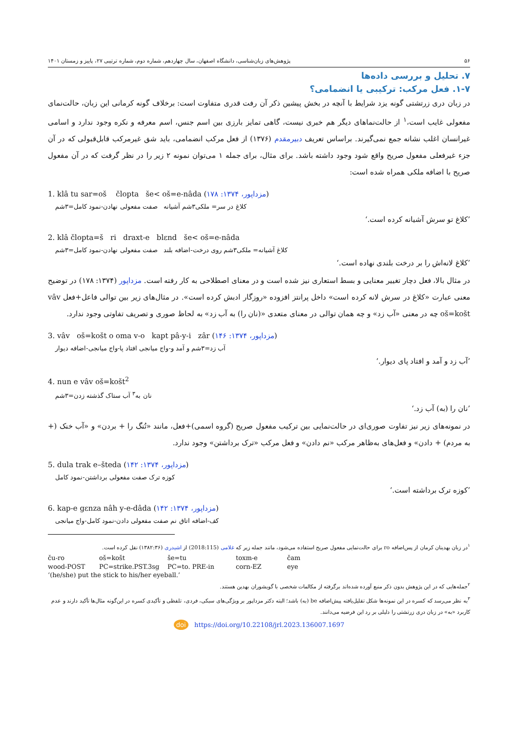۵۶ پژوهش‌های زبان‌شناسی، دانشگاه اصفهان، سال چهاردهم، شماره دوم، شماره ترتیبی ۲۷، پاییز و زمستان ۱۴۰۱
۷. تحلیل و بررسی داده‌ها
۱-۷. فعل مرکب: ترکیبی یا انضمامی؟
در زبان دری زرتشتی گونه یزد شرایط با آنچه در بخش پیشین ذکر آن رفت قدری متفاوت است: برخلاف گونه کرمانی این زبان، حالت‌نمای مفعولی غایب است،<sup>۱</sup> از حالت‌نماهای دیگر هم خبری نیست، گاهی تمایز بارزی بین اسم جنس، اسم معرفه و نکره وجود ندارد و اسامی غیرانسان اغلب نشانه جمع نمی‌گیرند. براساس تعریف دبیرمقدم (۱۳۷۶) از فعل مرکب انضمامی، باید شق غیرمرکب قابل‌قبولی که در آن جزء غیرفعلی مفعول صریح واقع شود وجود داشته باشد. برای مثال، برای جمله ۱ می‌توان نمونه ۲ زیر را در نظر گرفت که در آن مفعول صریح با اضافه ملکی همراه شده است:
1. klâ tu sar=oš člopta še< oš=e-nâda (مزداپور، ۱۳۷۴: ۱۷۸)
کلاغ در سر= ملکی۳شم آشیانه صفت مفعولی نهادن-نمود کامل=۳شم
’کلاغ تو سرش آشیانه کرده است.‘
2. klâ člopta=š ri draxt-e blɛnd še< oš=e-nâda
کلاغ آشیانه= ملکی۳شم روی درخت-اضافه بلند صفت مفعولی نهادن-نمود کامل=۳شم
’کلاغ لانه‌اش را بر درخت بلندی نهاده است.‘
در مثال بالا، فعل دچار تغییر معنایی و بسط استعاری نیز شده است و در معنای اصطلاحی به کار رفته است. مزداپور (۱۳۷۴: ۱۷۸) در توضیح معنی عبارت «کلاغ در سرش لانه کرده است» داخل پرانتز افزوده «روزگار ادبش کرده است». در مثال‌های زیر بین توالی فاعل+فعل vâv oš=košt چه در معنی «آب زد» و چه همان توالی در معنای متعدی «(نان را) به آب زد» به لحاظ صوری و تصریف تفاوتی وجود ندارد.
3. vâv oš=košt o oma v-o kapt pâ-y-i zâr (مزداپور، ۱۳۷۴: ۱۴۶)
آب زد=۳شم و آمد و-واج میانجی افتاد پا-واج میانجی-اضافه دیوار
’آب زد و آمد و افتاد پای دیوار.‘
4. nun e vâv oš=košt<sup>2</sup>
نان به<sup>۳</sup> آب ستاک گذشته زدن=۳شم
’نان را (به) آب زد.‘
در نمونه‌های زیر نیز تفاوت صوری‌ای در حالت‌نمایی بین ترکیب مفعول صریح (گروه اسمی)+فعل، مانند «تُنگ را + بردن» و «آب خنک (+ به مردم) + دادن» و فعل‌های به‌ظاهر مرکب «نم دادن» و فعل مرکب «ترک برداشتن» وجود ندارد.
5. dula trak e–šteda (مزداپور، ۱۳۷۴: ۱۴۲)
کوزه ترک صفت مفعولی برداشتن-نمود کامل
’کوزه ترک برداشته است.‘
6. kap-e gɛnza nâh y-e-dâda (مزداپور، ۱۳۷۴: ۱۴۲)
کف-اضافه اتاق نم صفت مفعولی دادن-نمود کامل-واج میانجی
<sup>۱</sup> در زبان بهدینان کرمان از پس‌اضافه ro برای حالت‌نمایی مفعول صریح استفاده می‌شود، مانند جمله زیر که غلامی (2018:115) از اشیدری (۱۳۸۲:۳۶) نقل کرده است.
ču-ro oš=košt še=tu toxm-e čam wood-POST PC=strike.PST.3sg PC=to. PRE-in corn-EZ eye
‘(he/she) put the stick to his/her eyeball.’
<sup>۲</sup> جمله‌هایی که در این پژوهش بدون ذکر منبع آورده شده‌اند برگرفته از مکالمات شخصی با گویشوران بهدین هستند.
<sup>۳</sup> به نظر می‌رسد که کسره در این نمونه‌ها شکل تقلیل‌یافته پیش‌اضافه be (به) باشد؛ البته دکتر مزداپور بر ویژگی‌های سبکی، فردی، تلفظی و تأکیدی کسره در این‌گونه مثال‌ها تأکید دارند و عدم کاربرد «به» در زبان دری زرتشتی را دلیلی بر رد این فرضیه می‌دانند.
doi https://doi.org/10.22108/jrl.2023.136007.1697